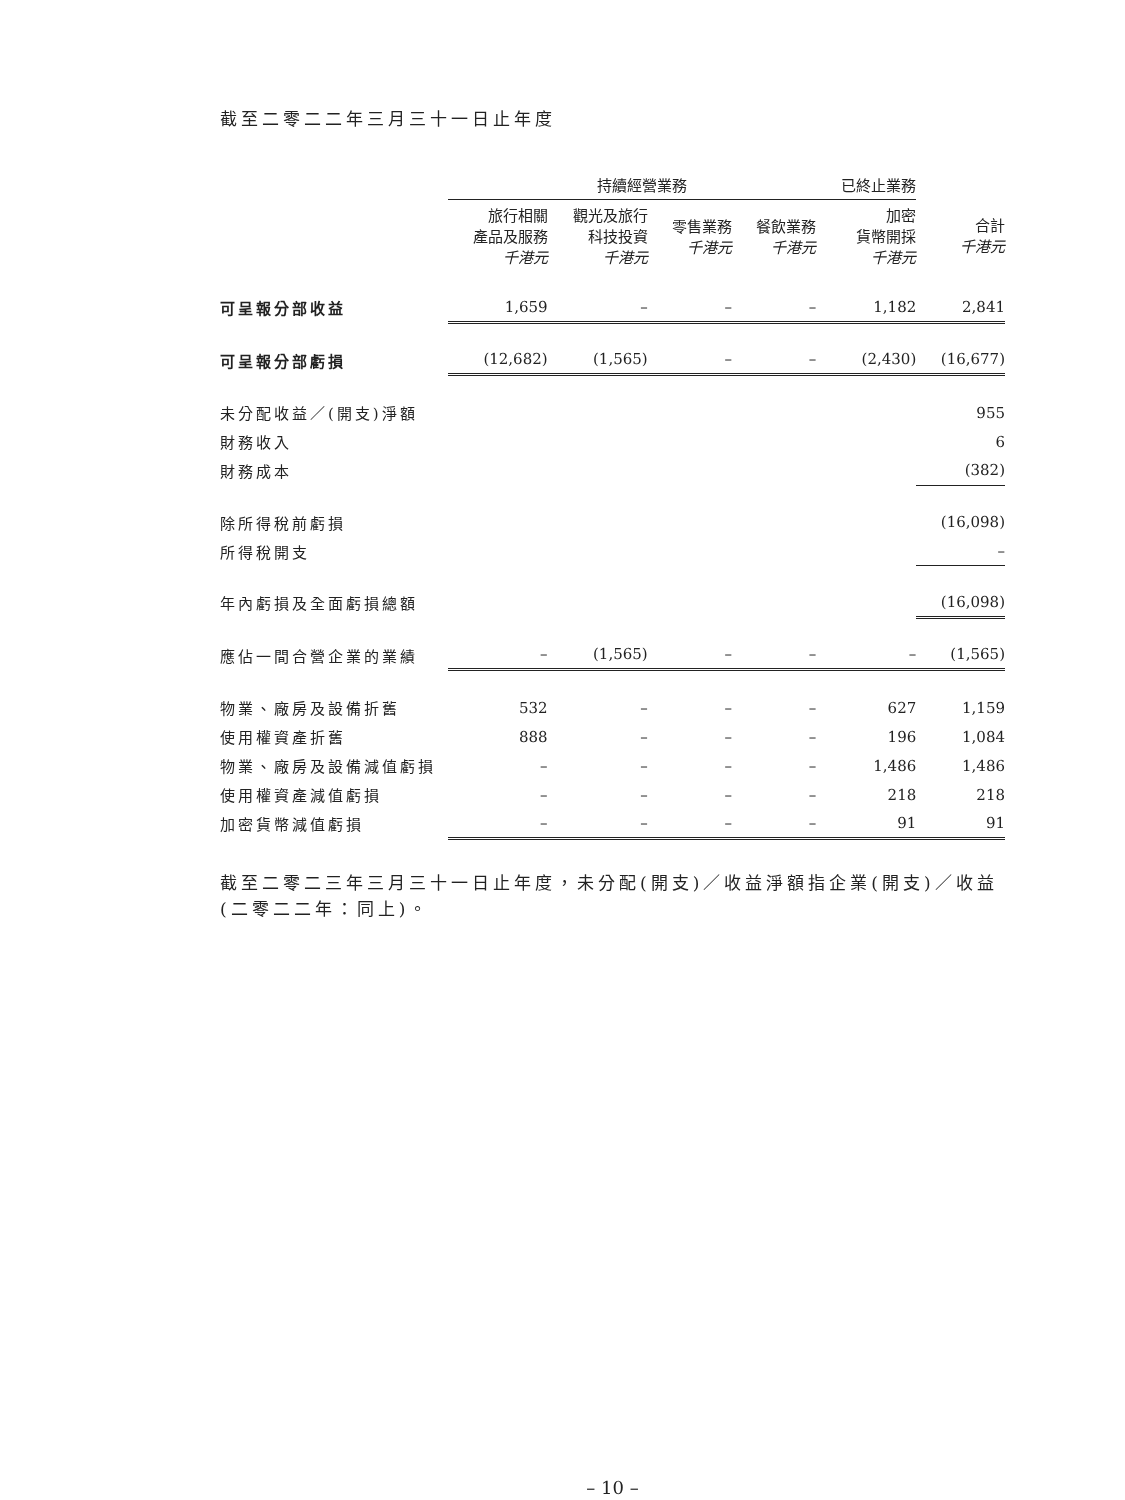截至二零二二年三月三十一日止年度
| | 持續經營業務 | | | | 已終止業務 | |
| --- | --- | --- | --- | --- | --- | --- |
| | 旅行相關 產品及服務 千港元 | 觀光及旅行 科技投資 千港元 | 零售業務 千港元 | 餐飲業務 千港元 | 加密 貨幣開採 千港元 | 合計 千港元 |
| 可呈報分部收益 | 1,659 | – | – | – | 1,182 | 2,841 |
| 可呈報分部虧損 | (12,682) | (1,565) | – | – | (2,430) | (16,677) |
| 未分配收益／(開支)淨額 | | | | | | 955 |
| 財務收入 | | | | | | 6 |
| 財務成本 | | | | | | (382) |
| 除所得稅前虧損 | | | | | | (16,098) |
| 所得稅開支 | | | | | | – |
| 年內虧損及全面虧損總額 | | | | | | (16,098) |
| 應佔一間合營企業的業績 | – | (1,565) | – | – | – | (1,565) |
| 物業、廠房及設備折舊 | 532 | – | – | – | 627 | 1,159 |
| 使用權資產折舊 | 888 | – | – | – | 196 | 1,084 |
| 物業、廠房及設備減值虧損 | – | – | – | – | 1,486 | 1,486 |
| 使用權資產減值虧損 | – | – | – | – | 218 | 218 |
| 加密貨幣減值虧損 | – | – | – | – | 91 | 91 |
截至二零二三年三月三十一日止年度，未分配(開支)／收益淨額指企業(開支)／收益(二零二二年：同上)。
– 10 –